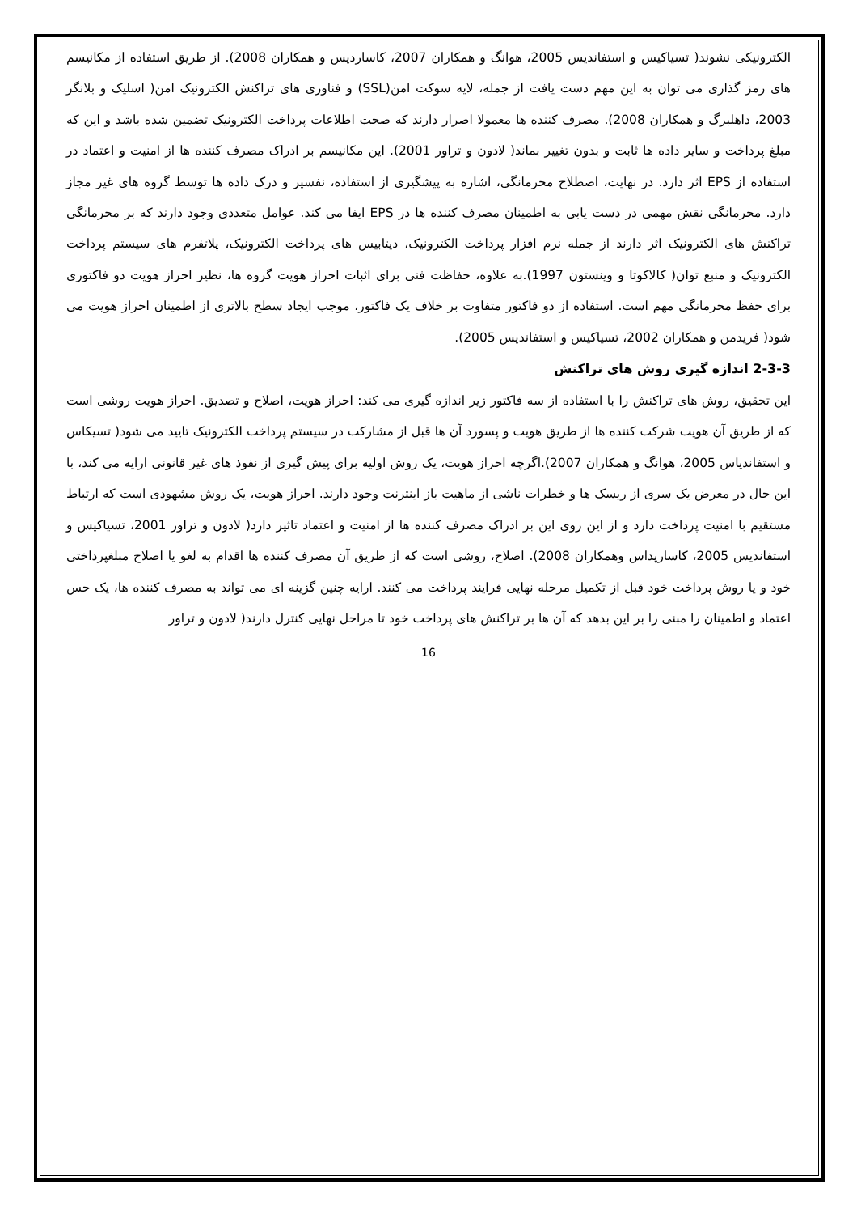الکترونیکی نشوند( تسیاکیس و استفاندیس 2005، هوانگ و همکاران 2007، کاساردیس و همکاران 2008). از طریق استفاده از مکانیسم های رمز گذاری می توان به این مهم دست یافت از جمله، لایه سوکت امن(SSL) و فناوری های تراکنش الکترونیک امن( اسلیک و بلانگر 2003، داهلبرگ و همکاران 2008). مصرف کننده ها معمولا اصرار دارند که صحت اطلاعات پرداخت الکترونیک تضمین شده باشد و این که مبلغ پرداخت و سایر داده ها ثابت و بدون تغییر بماند( لادون و تراور 2001). این مکانیسم بر ادراک مصرف کننده ها از امنیت و اعتماد در استفاده از EPS اثر دارد. در نهایت، اصطلاح محرمانگی، اشاره به پیشگیری از استفاده، نفسیر و درک داده ها توسط گروه های غیر مجاز دارد. محرمانگی نقش مهمی در دست یابی به اطمینان مصرف کننده ها در EPS ایفا می کند. عوامل متعددی وجود دارند که بر محرمانگی تراکنش های الکترونیک اثر دارند از جمله نرم افزار پرداخت الکترونیک، دیتابیس های پرداخت الکترونیک، پلاتفرم های سیستم پرداخت الکترونیک و منبع توان( کالاکوتا و وینستون 1997).به علاوه، حفاظت فنی برای اثبات احراز هویت گروه ها، نظیر احراز هویت دو فاکتوری برای حفظ محرمانگی مهم است. استفاده از دو فاکتور متفاوت بر خلاف یک فاکتور، موجب ایجاد سطح بالاتری از اطمینان احراز هویت می شود( فریدمن و همکاران 2002، تسیاکیس و استفاندیس 2005).
2-3-3 اندازه گیری روش های تراکنش
این تحقیق، روش های تراکنش را با استفاده از سه فاکتور زیر اندازه گیری می کند: احراز هویت، اصلاح و تصدیق. احراز هویت روشی است که از طریق آن هویت شرکت کننده ها از طریق هویت و پسورد آن ها قبل از مشارکت در سیستم پرداخت الکترونیک تایید می شود( تسیکاس و استفاندیاس 2005، هوانگ و همکاران 2007).اگرچه احراز هویت، یک روش اولیه برای پیش گیری از نفوذ های غیر قانونی ارایه می کند، با این حال در معرض یک سری از ریسک ها و خطرات ناشی از ماهیت باز اینترنت وجود دارند. احراز هویت، یک روش مشهودی است که ارتباط مستقیم با امنیت پرداخت دارد و از این روی این بر ادراک مصرف کننده ها از امنیت و اعتماد تاثیر دارد( لادون و تراور 2001، تسیاکیس و استفاندیس 2005، کاسارپداس وهمکاران 2008). اصلاح، روشی است که از طریق آن مصرف کننده ها اقدام به لغو یا اصلاح مبلغپرداختی خود و یا روش پرداخت خود قبل از تکمیل مرحله نهایی فرایند پرداخت می کنند. ارایه چنین گزینه ای می تواند به مصرف کننده ها، یک حس اعتماد و اطمینان را مبنی را بر این بدهد که آن ها بر تراکنش های پرداخت خود تا مراحل نهایی کنترل دارند( لادون و تراور
16